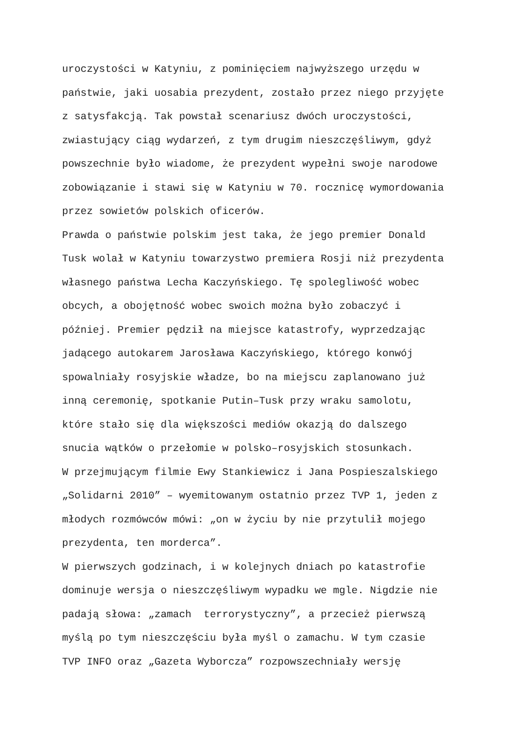uroczystości w Katyniu, z pominięciem najwyższego urzędu w
państwie, jaki uosabia prezydent, zostało przez niego przyjęte
z satysfakcją. Tak powstał scenariusz dwóch uroczystości,
zwiastujący ciąg wydarzeń, z tym drugim nieszczęśliwym, gdyż
powszechnie było wiadome, że prezydent wypełni swoje narodowe
zobowiązanie i stawi się w Katyniu w 70. rocznicę wymordowania
przez sowietów polskich oficerów.
Prawda o państwie polskim jest taka, że jego premier Donald
Tusk wolał w Katyniu towarzystwo premiera Rosji niż prezydenta
własnego państwa Lecha Kaczyńskiego. Tę spolegliwość wobec
obcych, a obojętność wobec swoich można było zobaczyć i
później. Premier pędził na miejsce katastrofy, wyprzedzając
jadącego autokarem Jarosława Kaczyńskiego, którego konwój
spowalniały rosyjskie władze, bo na miejscu zaplanowano już
inną ceremonię, spotkanie Putin–Tusk przy wraku samolotu,
które stało się dla większości mediów okazją do dalszego
snucia wątków o przełomie w polsko–rosyjskich stosunkach.
W przejmującym filmie Ewy Stankiewicz i Jana Pospieszalskiego
„Solidarni 2010” – wyemitowanym ostatnio przez TVP 1, jeden z
młodych rozmówców mówi: „on w życiu by nie przytulił mojego
prezydenta, ten morderca”.
W pierwszych godzinach, i w kolejnych dniach po katastrofie
dominuje wersja o nieszczęśliwym wypadku we mgle. Nigdzie nie
padają słowa: „zamach terrorystyczny”, a przecież pierwszą
myślą po tym nieszczęściu była myśl o zamachu. W tym czasie
TVP INFO oraz „Gazeta Wyborcza” rozpowszechniały wersję